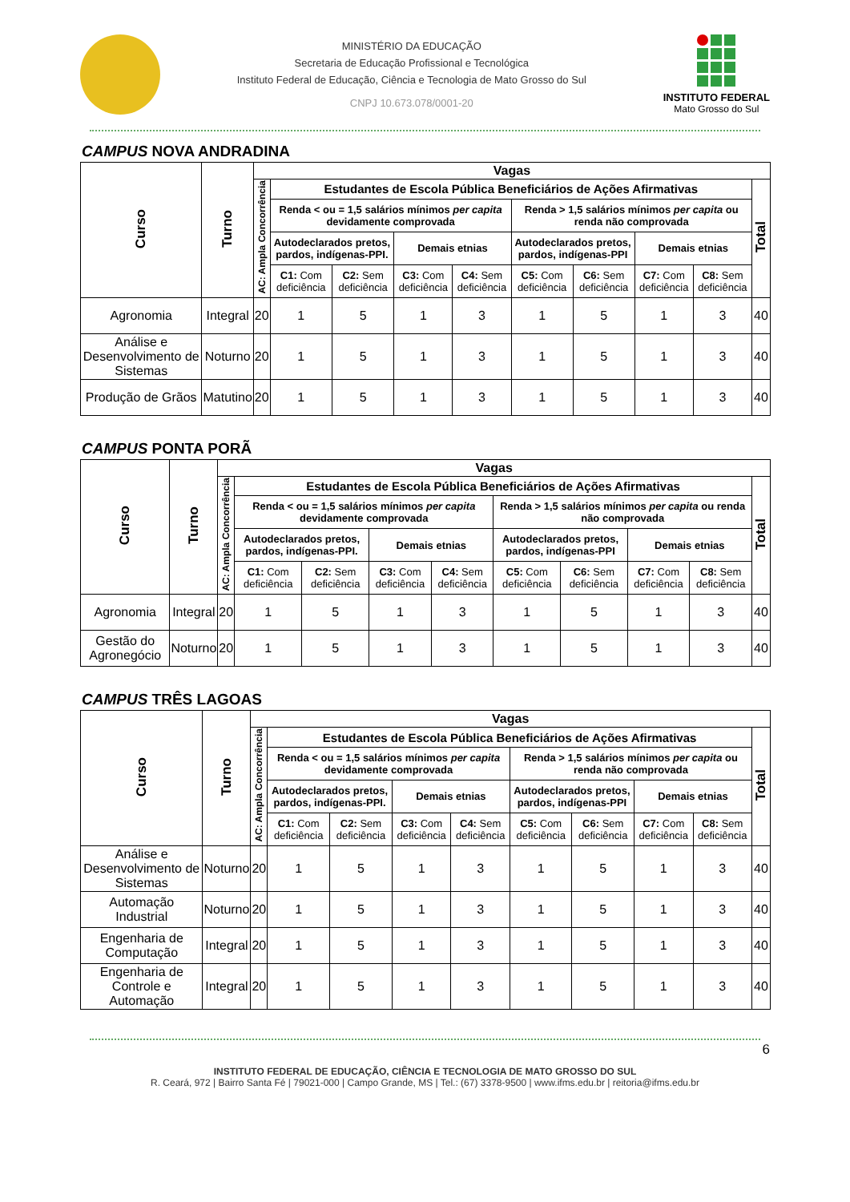MINISTÉRIO DA EDUCAÇÃO
Secretaria de Educação Profissional e Tecnológica
Instituto Federal de Educação, Ciência e Tecnologia de Mato Grosso do Sul
CNPJ 10.673.078/0001-20
INSTITUTO FEDERAL
Mato Grosso do Sul
CAMPUS NOVA ANDRADINA
| Curso | Turno | Vagas | | | | | | | | | |
| --- | --- | --- | --- | --- | --- | --- | --- | --- | --- | --- | --- |
| | | AC: Ampla Concorrência | Estudantes de Escola Pública Beneficiários de Ações Afirmativas | | | | | | | | Total |
| | | | Renda < ou = 1,5 salários mínimos per capita devidamente comprovada | | | | Renda > 1,5 salários mínimos per capita ou renda não comprovada | | | | |
| | | | Autodeclarados pretos, pardos, indígenas-PPI. | | Demais etnias | | Autodeclarados pretos, pardos, indígenas-PPI | | Demais etnias | | |
| | | | C1: Com deficiência | C2: Sem deficiência | C3: Com deficiência | C4: Sem deficiência | C5: Com deficiência | C6: Sem deficiência | C7: Com deficiência | C8: Sem deficiência | |
| Agronomia | Integral | 20 | 1 | 5 | 1 | 3 | 1 | 5 | 1 | 3 | 40 |
| Análise e Desenvolvimento de Sistemas | Noturno | 20 | 1 | 5 | 1 | 3 | 1 | 5 | 1 | 3 | 40 |
| Produção de Grãos | Matutino | 20 | 1 | 5 | 1 | 3 | 1 | 5 | 1 | 3 | 40 |
CAMPUS PONTA PORÃ
| Curso | Turno | Vagas | | | | | | | | | |
| --- | --- | --- | --- | --- | --- | --- | --- | --- | --- | --- | --- |
| | | AC: Ampla Concorrência | Estudantes de Escola Pública Beneficiários de Ações Afirmativas | | | | | | | | Total |
| | | | Renda < ou = 1,5 salários mínimos per capita devidamente comprovada | | | | Renda > 1,5 salários mínimos per capita ou renda não comprovada | | | | |
| | | | Autodeclarados pretos, pardos, indígenas-PPI. | | Demais etnias | | Autodeclarados pretos, pardos, indígenas-PPI | | Demais etnias | | |
| | | | C1: Com deficiência | C2: Sem deficiência | C3: Com deficiência | C4: Sem deficiência | C5: Com deficiência | C6: Sem deficiência | C7: Com deficiência | C8: Sem deficiência | |
| Agronomia | Integral | 20 | 1 | 5 | 1 | 3 | 1 | 5 | 1 | 3 | 40 |
| Gestão do Agronegócio | Noturno | 20 | 1 | 5 | 1 | 3 | 1 | 5 | 1 | 3 | 40 |
CAMPUS TRÊS LAGOAS
| Curso | Turno | Vagas | | | | | | | | | |
| --- | --- | --- | --- | --- | --- | --- | --- | --- | --- | --- | --- |
| | | AC: Ampla Concorrência | Estudantes de Escola Pública Beneficiários de Ações Afirmativas | | | | | | | | Total |
| | | | Renda < ou = 1,5 salários mínimos per capita devidamente comprovada | | | | Renda > 1,5 salários mínimos per capita ou renda não comprovada | | | | |
| | | | Autodeclarados pretos, pardos, indígenas-PPI. | | Demais etnias | | Autodeclarados pretos, pardos, indígenas-PPI | | Demais etnias | | |
| | | | C1: Com deficiência | C2: Sem deficiência | C3: Com deficiência | C4: Sem deficiência | C5: Com deficiência | C6: Sem deficiência | C7: Com deficiência | C8: Sem deficiência | |
| Análise e Desenvolvimento de Sistemas | Noturno | 20 | 1 | 5 | 1 | 3 | 1 | 5 | 1 | 3 | 40 |
| Automação Industrial | Noturno | 20 | 1 | 5 | 1 | 3 | 1 | 5 | 1 | 3 | 40 |
| Engenharia de Computação | Integral | 20 | 1 | 5 | 1 | 3 | 1 | 5 | 1 | 3 | 40 |
| Engenharia de Controle e Automação | Integral | 20 | 1 | 5 | 1 | 3 | 1 | 5 | 1 | 3 | 40 |
6
INSTITUTO FEDERAL DE EDUCAÇÃO, CIÊNCIA E TECNOLOGIA DE MATO GROSSO DO SUL
R. Ceará, 972 | Bairro Santa Fé | 79021-000 | Campo Grande, MS | Tel.: (67) 3378-9500 | www.ifms.edu.br | reitoria@ifms.edu.br